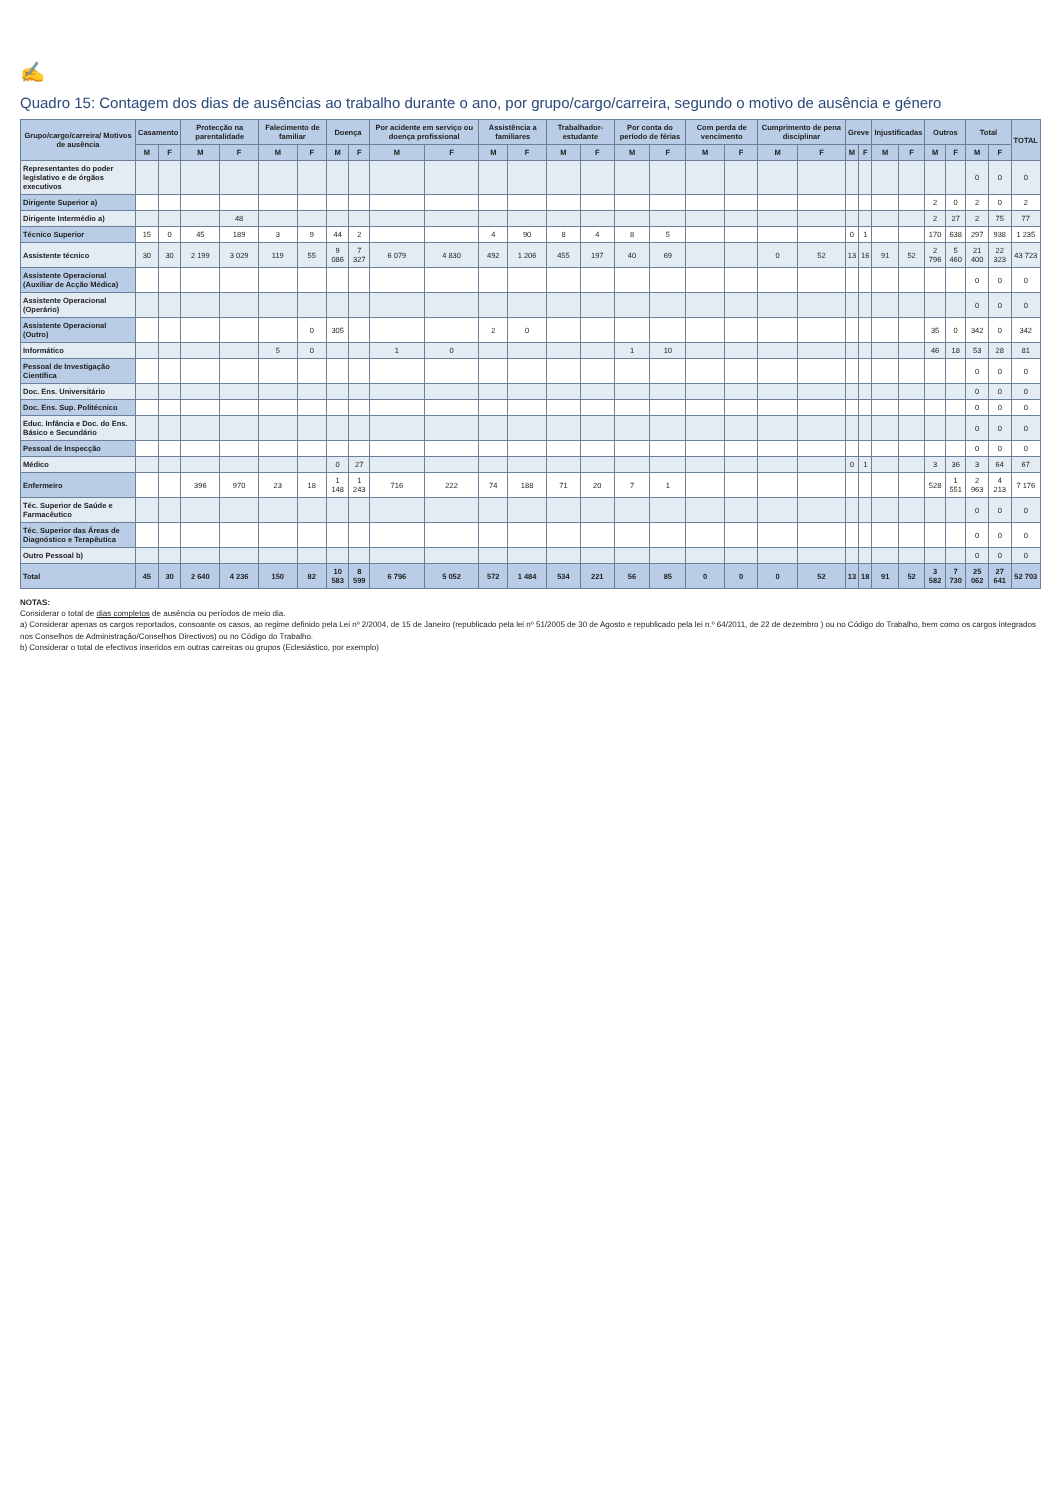✍
Quadro 15: Contagem dos dias de ausências ao trabalho durante o ano, por grupo/cargo/carreira, segundo o motivo de ausência e género
| Grupo/cargo/carreira/ Motivos de ausência | Casamento | | Protecção na parentalidade | | Falecimento de familiar | | Doença | | Por acidente em serviço ou doença profissional | | Assistência a familiares | | Trabalhador-estudante | | Por conta do período de férias | | Com perda de vencimento | | Cumprimento de pena disciplinar | | Greve | | Injustificadas | | Outros | | Total | | TOTAL |
| --- | --- | --- | --- | --- | --- | --- | --- | --- | --- | --- | --- | --- | --- | --- | --- | --- | --- | --- | --- | --- | --- | --- | --- | --- | --- | --- | --- | --- | --- |
| | M | F | M | F | M | F | M | F | M | F | M | F | M | F | M | F | M | F | M | F | M | F | M | F | M | F | M | F | |
| Representantes do poder legislativo e de órgãos executivos | | | | | | | | | | | | | | | | | | | | | | | | | | | 0 | 0 | 0 |
| Dirigente Superior a) | | | | | | | | | | | | | | | | | | | | | | | | | 2 | 0 | 2 | 0 | 2 |
| Dirigente Intermédio a) | | | | 48 | | | | | | | | | | | | | | | | | | | | | 2 | 27 | 2 | 75 | 77 |
| Técnico Superior | 15 | 0 | 45 | 189 | 3 | 9 | 44 | 2 | | | 4 | 90 | 8 | 4 | 8 | 5 | | | | | 0 | 1 | | | 170 | 638 | 297 | 938 | 1 235 |
| Assistente técnico | 30 | 30 | 2 199 | 3 029 | 119 | 55 | 9 086 | 7 327 | 6 079 | 4 830 | 492 | 1 206 | 455 | 197 | 40 | 69 | | | 0 | 52 | 13 | 16 | 91 | 52 | 2 796 | 5 460 | 21 400 | 22 323 | 43 723 |
| Assistente Operacional (Auxiliar de Acção Médica) | | | | | | | | | | | | | | | | | | | | | | | | | | | 0 | 0 | 0 |
| Assistente Operacional (Operário) | | | | | | | | | | | | | | | | | | | | | | | | | | | 0 | 0 | 0 |
| Assistente Operacional (Outro) | | | | | | 0 | 305 | | | | 2 | 0 | | | | | | | | | | | | | 35 | 0 | 342 | 0 | 342 |
| Informático | | | | | 5 | 0 | | | 1 | 0 | | | | | 1 | 10 | | | | | | | | | 46 | 18 | 53 | 28 | 81 |
| Pessoal de Investigação Científica | | | | | | | | | | | | | | | | | | | | | | | | | | | 0 | 0 | 0 |
| Doc. Ens. Universitário | | | | | | | | | | | | | | | | | | | | | | | | | | | 0 | 0 | 0 |
| Doc. Ens. Sup. Politécnico | | | | | | | | | | | | | | | | | | | | | | | | | | | 0 | 0 | 0 |
| Educ. Infância e Doc. do Ens. Básico e Secundário | | | | | | | | | | | | | | | | | | | | | | | | | | | 0 | 0 | 0 |
| Pessoal de Inspecção | | | | | | | | | | | | | | | | | | | | | | | | | | | 0 | 0 | 0 |
| Médico | | | | | | | 0 | 27 | | | | | | | | | | | | | 0 | 1 | | | 3 | 36 | 3 | 64 | 67 |
| Enfermeiro | | | 396 | 970 | 23 | 18 | 1 148 | 1 243 | 716 | 222 | 74 | 188 | 71 | 20 | 7 | 1 | | | | | | | | | 528 | 1 551 | 2 963 | 4 213 | 7 176 |
| Téc. Superior de Saúde e Farmacêutico | | | | | | | | | | | | | | | | | | | | | | | | | | | 0 | 0 | 0 |
| Téc. Superior das Áreas de Diagnóstico e Terapêutica | | | | | | | | | | | | | | | | | | | | | | | | | | | 0 | 0 | 0 |
| Outro Pessoal b) | | | | | | | | | | | | | | | | | | | | | | | | | | | 0 | 0 | 0 |
| Total | 45 | 30 | 2 640 | 4 236 | 150 | 82 | 10 583 | 8 599 | 6 796 | 5 052 | 572 | 1 484 | 534 | 221 | 56 | 85 | 0 | 0 | 0 | 52 | 13 | 18 | 91 | 52 | 3 582 | 7 730 | 25 062 | 27 641 | 52 703 |
NOTAS:
Considerar o total de dias completos de ausência ou períodos de meio dia.
a) Considerar apenas os cargos reportados, consoante os casos, ao regime definido pela Lei nº 2/2004, de 15 de Janeiro (republicado pela lei nº 51/2005 de 30 de Agosto e republicado pela lei n.º 64/2011, de 22 de dezembro ) ou no Código do Trabalho, bem como os cargos integrados nos Conselhos de Administração/Conselhos Directivos) ou no Código do Trabalho.
b) Considerar o total de efectivos inseridos em outras carreiras ou grupos (Eclesiástico, por exemplo)